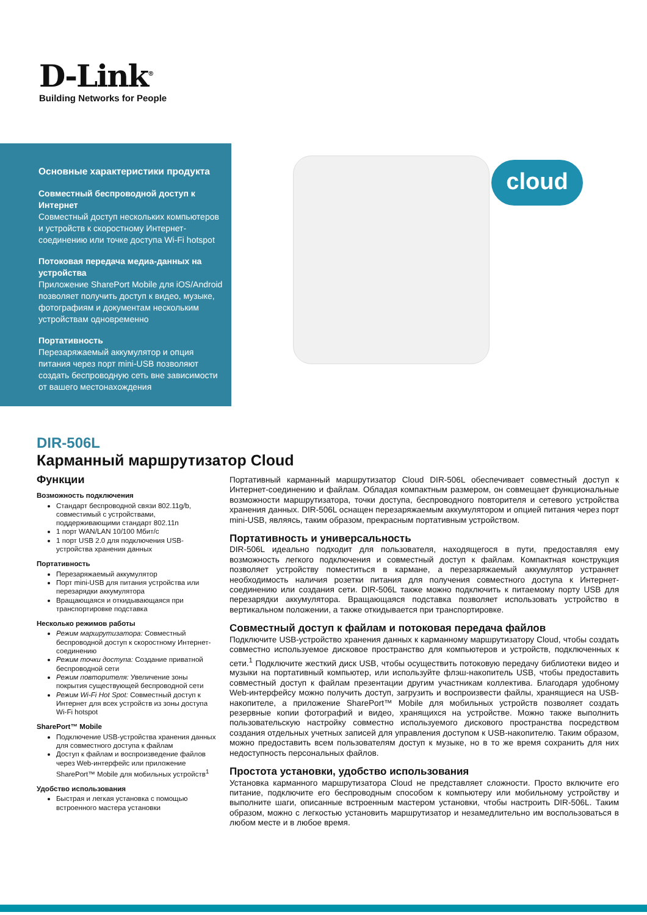D-Link<sup>®</sup>
Building Networks for People
Основные характеристики продукта
Совместный беспроводной доступ к Интернет
Совместный доступ нескольких компьютеров и устройств к скоростному Интернет-соединению или точке доступа Wi-Fi hotspot
Потоковая передача медиа-данных на устройства
Приложение SharePort Mobile для iOS/Android позволяет получить доступ к видео, музыке, фотографиям и документам нескольким устройствам одновременно
Портативность
Перезаряжаемый аккумулятор и опция питания через порт mini-USB позволяют создать беспроводную сеть вне зависимости от вашего местонахождения
cloud
DIR-506L
Карманный маршрутизатор Cloud
Функции
Возможность подключения
Стандарт беспроводной связи 802.11g/b, совместимый с устройствами, поддерживающими стандарт 802.11n
1 порт WAN/LAN 10/100 Мбит/с
1 порт USB 2.0 для подключения USB-устройства хранения данных
Портативность
Перезаряжаемый аккумулятор
Порт mini-USB для питания устройства или перезарядки аккумулятора
Вращающаяся и откидывающаяся при транспортировке подставка
Несколько режимов работы
Режим маршрутизатора: Совместный беспроводной доступ к скоростному Интернет-соединению
Режим точки доступа: Создание приватной беспроводной сети
Режим повторителя: Увеличение зоны покрытия существующей беспроводной сети
Режим Wi-Fi Hot Spot: Совместный доступ к Интернет для всех устройств из зоны доступа Wi-Fi hotspot
SharePort™ Mobile
Подключение USB-устройства хранения данных для совместного доступа к файлам
Доступ к файлам и воспроизведение файлов через Web-интерфейс или приложение SharePort™ Mobile для мобильных устройств<sup>1</sup>
Удобство использования
Быстрая и легкая установка с помощью встроенного мастера установки
Портативный карманный маршрутизатор Cloud DIR-506L обеспечивает совместный доступ к Интернет-соединению и файлам. Обладая компактным размером, он совмещает функциональные возможности маршрутизатора, точки доступа, беспроводного повторителя и сетевого устройства хранения данных. DIR-506L оснащен перезаряжаемым аккумулятором и опцией питания через порт mini-USB, являясь, таким образом, прекрасным портативным устройством.
Портативность и универсальность
DIR-506L идеально подходит для пользователя, находящегося в пути, предоставляя ему возможность легкого подключения и совместный доступ к файлам. Компактная конструкция позволяет устройству поместиться в кармане, а перезаряжаемый аккумулятор устраняет необходимость наличия розетки питания для получения совместного доступа к Интернет-соединению или создания сети. DIR-506L также можно подключить к питаемому порту USB для перезарядки аккумулятора. Вращающаяся подставка позволяет использовать устройство в вертикальном положении, а также откидывается при транспортировке.
Совместный доступ к файлам и потоковая передача файлов
Подключите USB-устройство хранения данных к карманному маршрутизатору Cloud, чтобы создать совместно используемое дисковое пространство для компьютеров и устройств, подключенных к сети.<sup>1</sup> Подключите жесткий диск USB, чтобы осуществить потоковую передачу библиотеки видео и музыки на портативный компьютер, или используйте флэш-накопитель USB, чтобы предоставить совместный доступ к файлам презентации другим участникам коллектива. Благодаря удобному Web-интерфейсу можно получить доступ, загрузить и воспроизвести файлы, хранящиеся на USB-накопителе, а приложение SharePort™ Mobile для мобильных устройств позволяет создать резервные копии фотографий и видео, хранящихся на устройстве. Можно также выполнить пользовательскую настройку совместно используемого дискового пространства посредством создания отдельных учетных записей для управления доступом к USB-накопителю. Таким образом, можно предоставить всем пользователям доступ к музыке, но в то же время сохранить для них недоступность персональных файлов.
Простота установки, удобство использования
Установка карманного маршрутизатора Cloud не представляет сложности. Просто включите его питание, подключите его беспроводным способом к компьютеру или мобильному устройству и выполните шаги, описанные встроенным мастером установки, чтобы настроить DIR-506L. Таким образом, можно с легкостью установить маршрутизатор и незамедлительно им воспользоваться в любом месте и в любое время.